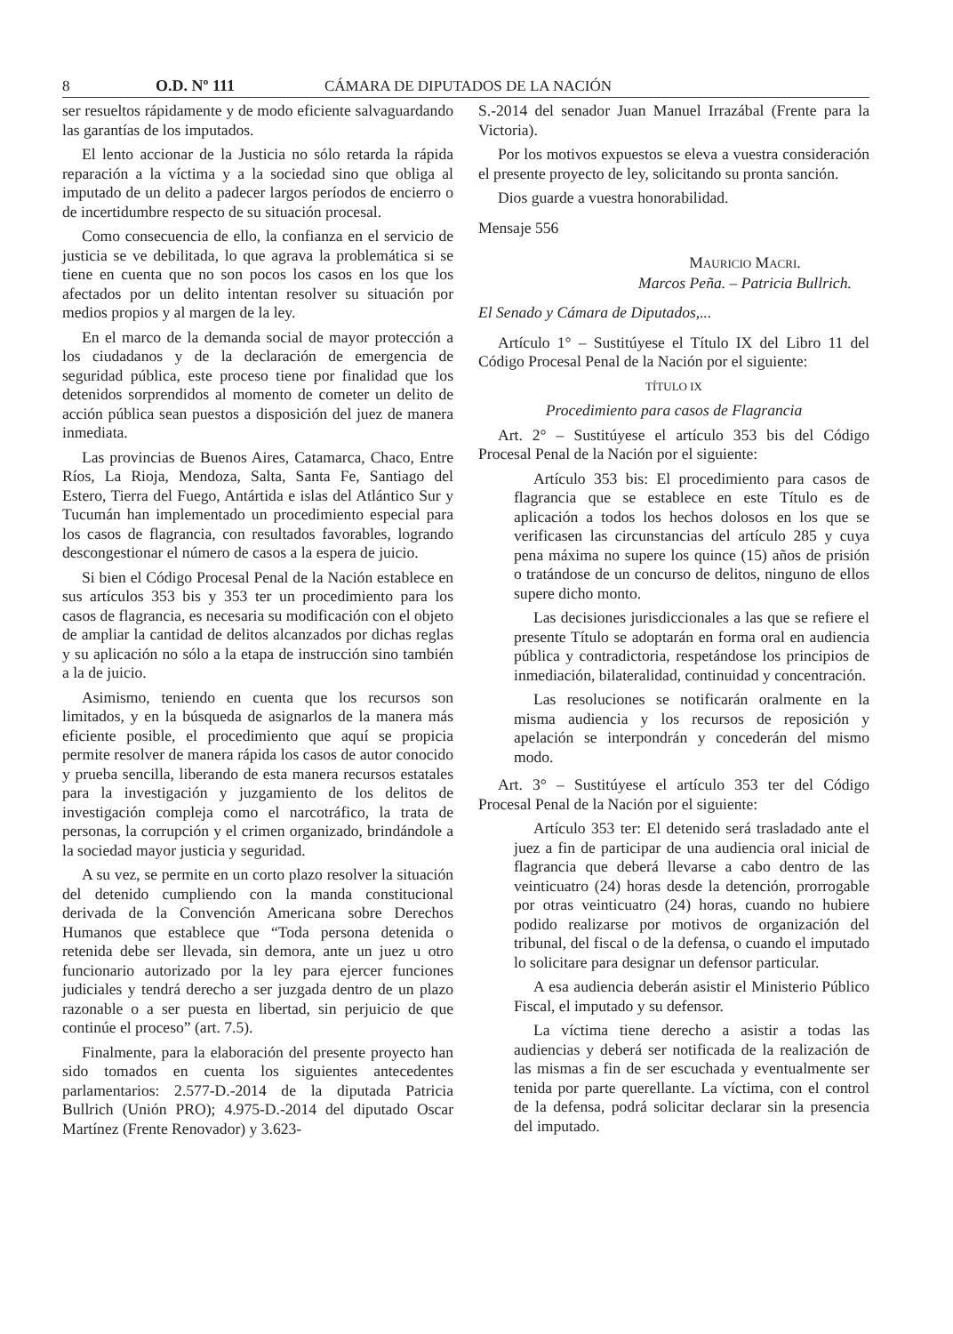8 O.D. Nº 111 CÁMARA DE DIPUTADOS DE LA NACIÓN
ser resueltos rápidamente y de modo eficiente salvaguardando las garantías de los imputados.
El lento accionar de la Justicia no sólo retarda la rápida reparación a la víctima y a la sociedad sino que obliga al imputado de un delito a padecer largos períodos de encierro o de incertidumbre respecto de su situación procesal.
Como consecuencia de ello, la confianza en el servicio de justicia se ve debilitada, lo que agrava la problemática si se tiene en cuenta que no son pocos los casos en los que los afectados por un delito intentan resolver su situación por medios propios y al margen de la ley.
En el marco de la demanda social de mayor protección a los ciudadanos y de la declaración de emergencia de seguridad pública, este proceso tiene por finalidad que los detenidos sorprendidos al momento de cometer un delito de acción pública sean puestos a disposición del juez de manera inmediata.
Las provincias de Buenos Aires, Catamarca, Chaco, Entre Ríos, La Rioja, Mendoza, Salta, Santa Fe, Santiago del Estero, Tierra del Fuego, Antártida e islas del Atlántico Sur y Tucumán han implementado un procedimiento especial para los casos de flagrancia, con resultados favorables, logrando descongestionar el número de casos a la espera de juicio.
Si bien el Código Procesal Penal de la Nación establece en sus artículos 353 bis y 353 ter un procedimiento para los casos de flagrancia, es necesaria su modificación con el objeto de ampliar la cantidad de delitos alcanzados por dichas reglas y su aplicación no sólo a la etapa de instrucción sino también a la de juicio.
Asimismo, teniendo en cuenta que los recursos son limitados, y en la búsqueda de asignarlos de la manera más eficiente posible, el procedimiento que aquí se propicia permite resolver de manera rápida los casos de autor conocido y prueba sencilla, liberando de esta manera recursos estatales para la investigación y juzgamiento de los delitos de investigación compleja como el narcotráfico, la trata de personas, la corrupción y el crimen organizado, brindándole a la sociedad mayor justicia y seguridad.
A su vez, se permite en un corto plazo resolver la situación del detenido cumpliendo con la manda constitucional derivada de la Convención Americana sobre Derechos Humanos que establece que “Toda persona detenida o retenida debe ser llevada, sin demora, ante un juez u otro funcionario autorizado por la ley para ejercer funciones judiciales y tendrá derecho a ser juzgada dentro de un plazo razonable o a ser puesta en libertad, sin perjuicio de que continúe el proceso” (art. 7.5).
Finalmente, para la elaboración del presente proyecto han sido tomados en cuenta los siguientes antecedentes parlamentarios: 2.577-D.-2014 de la diputada Patricia Bullrich (Unión PRO); 4.975-D.-2014 del diputado Oscar Martínez (Frente Renovador) y 3.623-
S.-2014 del senador Juan Manuel Irrazábal (Frente para la Victoria).
Por los motivos expuestos se eleva a vuestra consideración el presente proyecto de ley, solicitando su pronta sanción.
Dios guarde a vuestra honorabilidad.
Mensaje 556
MAURICIO MACRI.
Marcos Peña. – Patricia Bullrich.
El Senado y Cámara de Diputados,...
Artículo 1° – Sustitúyese el Título IX del Libro 11 del Código Procesal Penal de la Nación por el siguiente:
TÍTULO IX
Procedimiento para casos de Flagrancia
Art. 2° – Sustitúyese el artículo 353 bis del Código Procesal Penal de la Nación por el siguiente:
Artículo 353 bis: El procedimiento para casos de flagrancia que se establece en este Título es de aplicación a todos los hechos dolosos en los que se verificasen las circunstancias del artículo 285 y cuya pena máxima no supere los quince (15) años de prisión o tratándose de un concurso de delitos, ninguno de ellos supere dicho monto.
Las decisiones jurisdiccionales a las que se refiere el presente Título se adoptarán en forma oral en audiencia pública y contradictoria, respetándose los principios de inmediación, bilateralidad, continuidad y concentración.
Las resoluciones se notificarán oralmente en la misma audiencia y los recursos de reposición y apelación se interpondrán y concederán del mismo modo.
Art. 3° – Sustitúyese el artículo 353 ter del Código Procesal Penal de la Nación por el siguiente:
Artículo 353 ter: El detenido será trasladado ante el juez a fin de participar de una audiencia oral inicial de flagrancia que deberá llevarse a cabo dentro de las veinticuatro (24) horas desde la detención, prorrogable por otras veinticuatro (24) horas, cuando no hubiere podido realizarse por motivos de organización del tribunal, del fiscal o de la defensa, o cuando el imputado lo solicitare para designar un defensor particular.
A esa audiencia deberán asistir el Ministerio Público Fiscal, el imputado y su defensor.
La víctima tiene derecho a asistir a todas las audiencias y deberá ser notificada de la realización de las mismas a fin de ser escuchada y eventualmente ser tenida por parte querellante. La víctima, con el control de la defensa, podrá solicitar declarar sin la presencia del imputado.